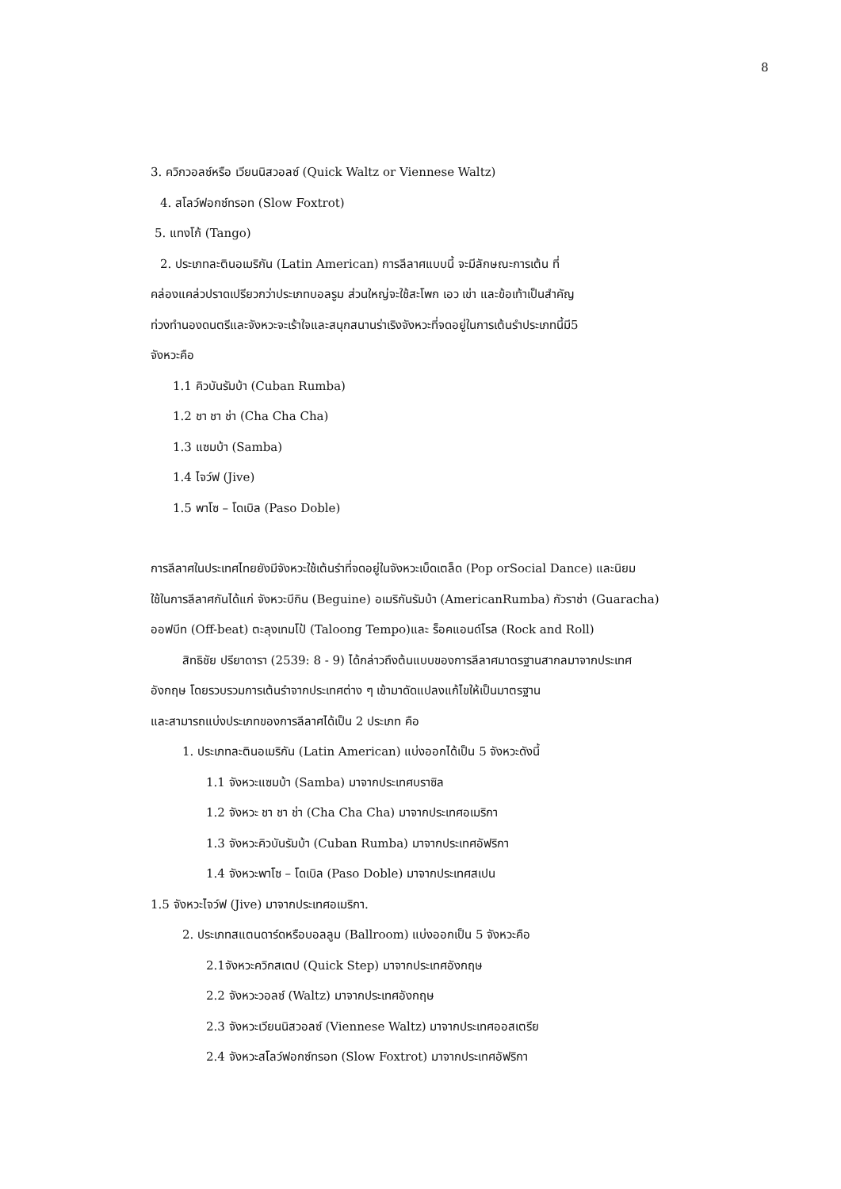8
3. ควิกวอลซ์หรือ เวียนนิสวอลซ์ (Quick Waltz or Viennese Waltz)
4. สโลว์ฟอกซ์ทรอท (Slow Foxtrot)
5. แทงโก้ (Tango)
2. ประเภทละตินอเมริกัน (Latin American) การลีลาศแบบนี้ จะมีลักษณะการเต้น ที่
คล่องแคล่วปราดเปรียวกว่าประเภทบอลรูม ส่วนใหญ่จะใช้สะโพก เอว เข่า และข้อเท้าเป็นสำคัญ
ท่วงทำนองดนตรีและจังหวะจะเร้าใจและสนุกสนานร่าเริงจังหวะที่จดอยู่ในการเต้นรำประเภทนี้มี5
จังหวะคือ
1.1 คิวบันรัมบ้า (Cuban Rumba)
1.2 ชา ชา ช่า (Cha Cha Cha)
1.3 แซมบ้า (Samba)
1.4 ไจว์ฟ (Jive)
1.5 พาโซ – โดเบิล (Paso Doble)
การลีลาศในประเทศไทยยังมีจังหวะใช้เต้นรำที่จดอยู่ในจังหวะเบ็ดเตล็ด (Pop orSocial Dance) และนิยม
ใช้ในการลีลาศกันได้แก่ จังหวะบีกิน (Beguine) อเมริกันรัมบ้า (AmericanRumba) กัวราช่า (Guaracha)
ออฟบีท (Off-beat) ตะลุงเทมโป้ (Taloong Tempo)และ ร็อคแอนด์โรล (Rock and Roll)
สิทธิชัย ปรียาดารา (2539: 8 - 9) ได้กล่าวถึงต้นแบบของการลีลาศมาตรฐานสากลมาจากประเทศ
อังกฤษ โดยรวบรวมการเต้นรำจากประเทศต่าง ๆ เข้ามาดัดแปลงแก้ไขให้เป็นมาตรฐาน
และสามารถแบ่งประเภทของการลีลาศได้เป็น 2 ประเภท คือ
1. ประเภทละตินอเมริกัน (Latin American) แบ่งออกได้เป็น 5 จังหวะดังนี้
1.1 จังหวะแซมบ้า (Samba) มาจากประเทศบราซิล
1.2 จังหวะ ชา ชา ช่า (Cha Cha Cha) มาจากประเทศอเมริกา
1.3 จังหวะคิวบันรัมบ้า (Cuban Rumba) มาจากประเทศอัฟริกา
1.4 จังหวะพาโซ – โดเบิล (Paso Doble) มาจากประเทศสเปน
1.5 จังหวะไจว์ฟ (Jive) มาจากประเทศอเมริกา.
2. ประเภทสแตนดาร์ดหรือบอลลูม (Ballroom) แบ่งออกเป็น 5 จังหวะคือ
2.1จังหวะควิกสเตป (Quick Step) มาจากประเทศอังกฤษ
2.2 จังหวะวอลซ์ (Waltz) มาจากประเทศอังกฤษ
2.3 จังหวะเวียนนิสวอลซ์ (Viennese Waltz) มาจากประเทศออสเตรีย
2.4 จังหวะสโลว์ฟอกซ์ทรอท (Slow Foxtrot) มาจากประเทศอัฟริกา